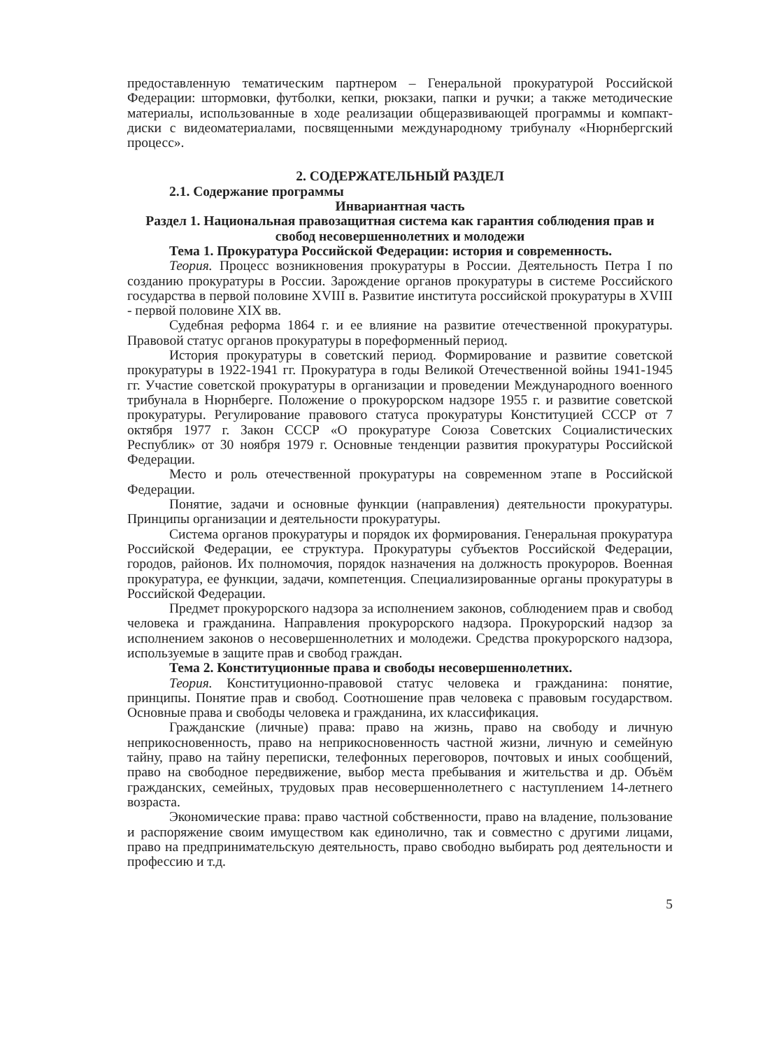предоставленную тематическим партнером – Генеральной прокуратурой Российской Федерации: штормовки, футболки, кепки, рюкзаки, папки и ручки; а также методические материалы, использованные в ходе реализации общеразвивающей программы и компакт-диски с видеоматериалами, посвященными международному трибуналу «Нюрнбергский процесс».
2. СОДЕРЖАТЕЛЬНЫЙ РАЗДЕЛ
2.1. Содержание программы
Инвариантная часть
Раздел 1. Национальная правозащитная система как гарантия соблюдения прав и свобод несовершеннолетних и молодежи
Тема 1. Прокуратура Российской Федерации: история и современность.
Теория. Процесс возникновения прокуратуры в России. Деятельность Петра I по созданию прокуратуры в России. Зарождение органов прокуратуры в системе Российского государства в первой половине XVIII в. Развитие института российской прокуратуры в XVIII - первой половине XIX вв.
Судебная реформа 1864 г. и ее влияние на развитие отечественной прокуратуры. Правовой статус органов прокуратуры в пореформенный период.
История прокуратуры в советский период. Формирование и развитие советской прокуратуры в 1922-1941 гг. Прокуратура в годы Великой Отечественной войны 1941-1945 гг. Участие советской прокуратуры в организации и проведении Международного военного трибунала в Нюрнберге. Положение о прокурорском надзоре 1955 г. и развитие советской прокуратуры. Регулирование правового статуса прокуратуры Конституцией СССР от 7 октября 1977 г. Закон СССР «О прокуратуре Союза Советских Социалистических Республик» от 30 ноября 1979 г. Основные тенденции развития прокуратуры Российской Федерации.
Место и роль отечественной прокуратуры на современном этапе в Российской Федерации.
Понятие, задачи и основные функции (направления) деятельности прокуратуры. Принципы организации и деятельности прокуратуры.
Система органов прокуратуры и порядок их формирования. Генеральная прокуратура Российской Федерации, ее структура. Прокуратуры субъектов Российской Федерации, городов, районов. Их полномочия, порядок назначения на должность прокуроров. Военная прокуратура, ее функции, задачи, компетенция. Специализированные органы прокуратуры в Российской Федерации.
Предмет прокурорского надзора за исполнением законов, соблюдением прав и свобод человека и гражданина. Направления прокурорского надзора. Прокурорский надзор за исполнением законов о несовершеннолетних и молодежи. Средства прокурорского надзора, используемые в защите прав и свобод граждан.
Тема 2. Конституционные права и свободы несовершеннолетних.
Теория. Конституционно-правовой статус человека и гражданина: понятие, принципы. Понятие прав и свобод. Соотношение прав человека с правовым государством. Основные права и свободы человека и гражданина, их классификация.
Гражданские (личные) права: право на жизнь, право на свободу и личную неприкосновенность, право на неприкосновенность частной жизни, личную и семейную тайну, право на тайну переписки, телефонных переговоров, почтовых и иных сообщений, право на свободное передвижение, выбор места пребывания и жительства и др. Объём гражданских, семейных, трудовых прав несовершеннолетнего с наступлением 14-летнего возраста.
Экономические права: право частной собственности, право на владение, пользование и распоряжение своим имуществом как единолично, так и совместно с другими лицами, право на предпринимательскую деятельность, право свободно выбирать род деятельности и профессию и т.д.
5